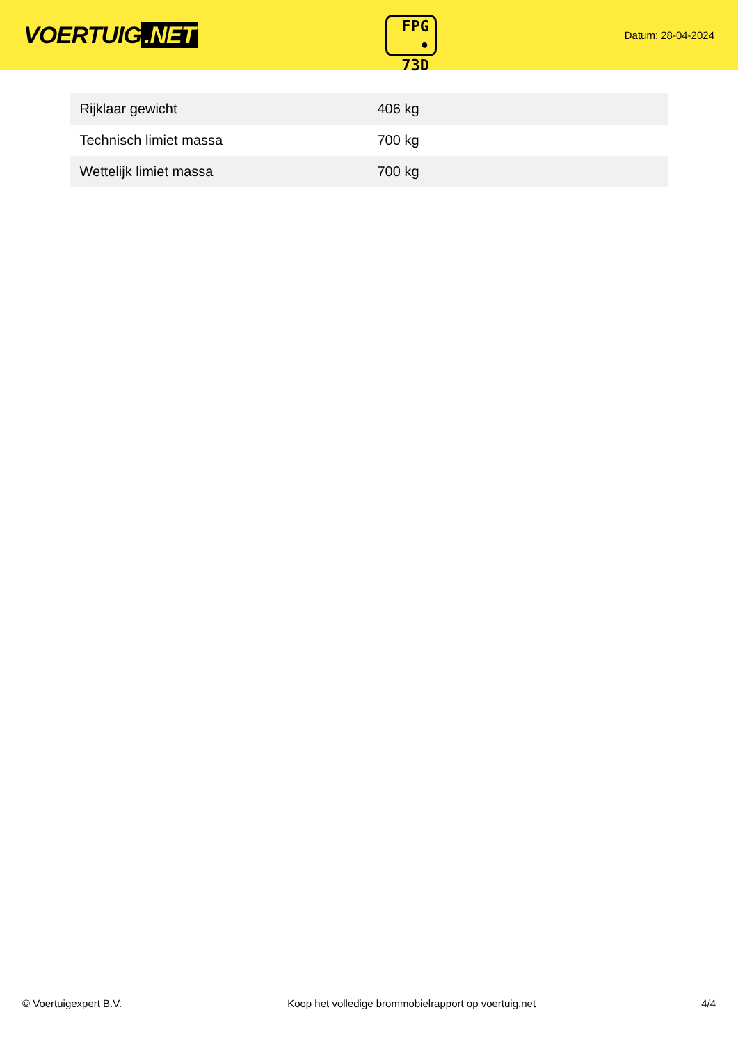VOERTUIG.NET
FPG
• 73D
Datum: 28-04-2024
| Rijklaar gewicht | 406 kg |
| Technisch limiet massa | 700 kg |
| Wettelijk limiet massa | 700 kg |
© Voertuigexpert B.V. Koop het volledige brommobielrapport op voertuig.net 4/4